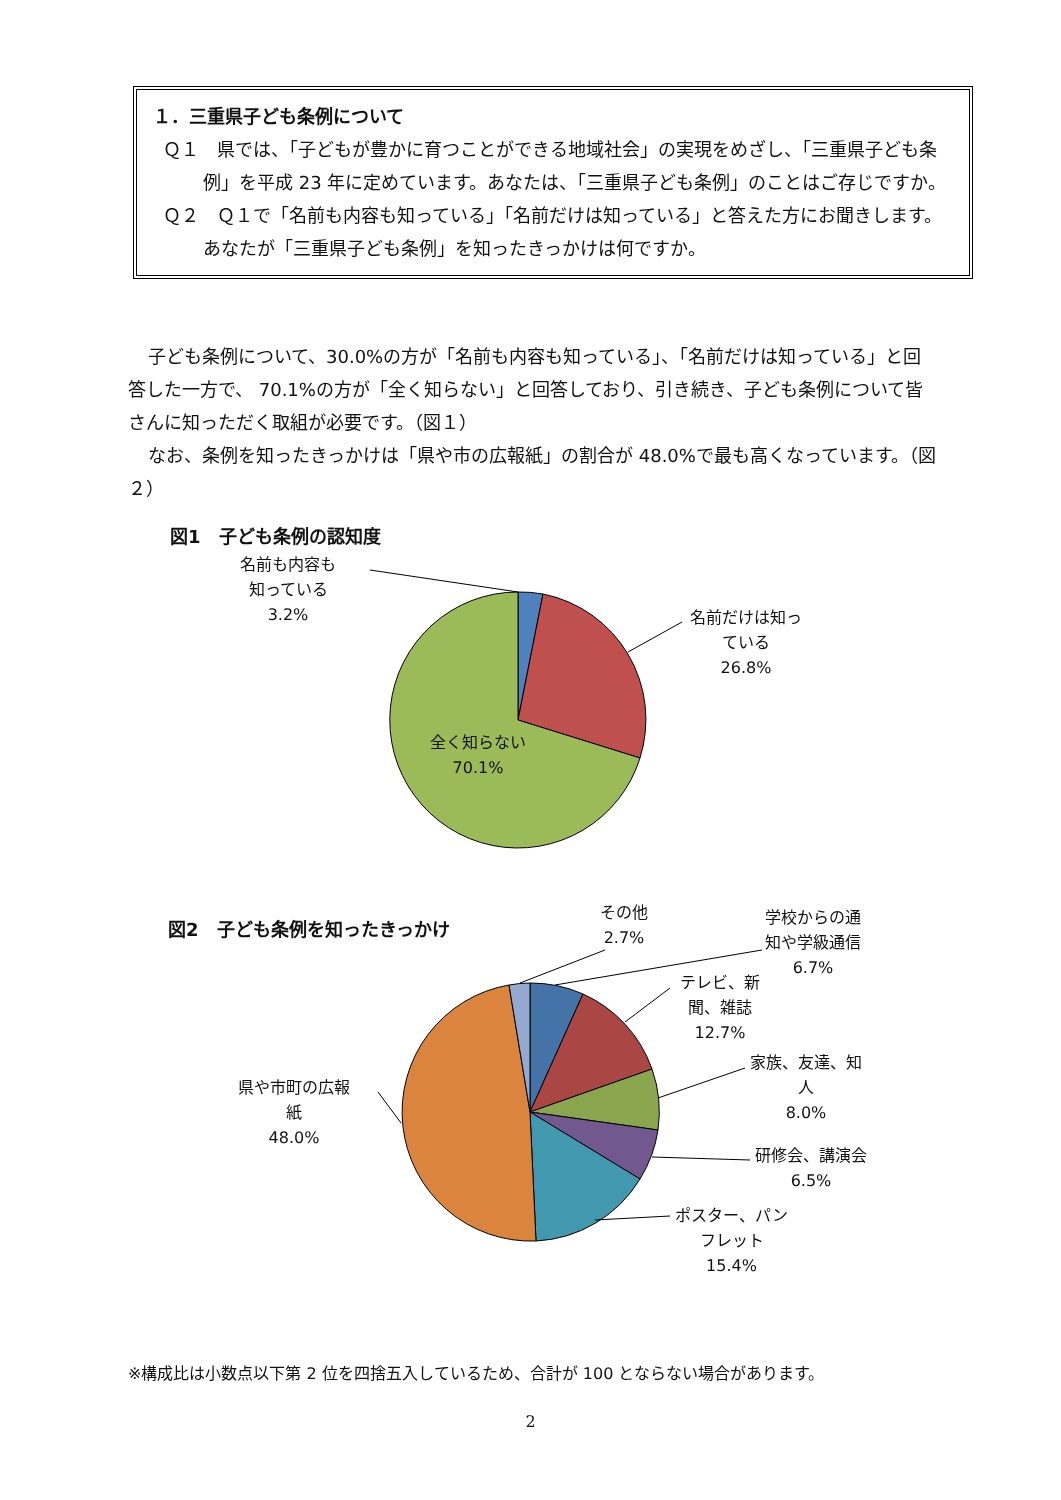１．三重県子ども条例について
Ｑ１　県では、「子どもが豊かに育つことができる地域社会」の実現をめざし、「三重県子ども条例」を平成 23 年に定めています。あなたは、「三重県子ども条例」のことはご存じですか。
Ｑ２　Ｑ１で「名前も内容も知っている」「名前だけは知っている」と答えた方にお聞きします。あなたが「三重県子ども条例」を知ったきっかけは何ですか。
子ども条例について、30.0%の方が「名前も内容も知っている」、「名前だけは知っている」と回答した一方で、 70.1%の方が「全く知らない」と回答しており、引き続き、子ども条例について皆さんに知っただく取組が必要です。（図１）
なお、条例を知ったきっかけは「県や市の広報紙」の割合が 48.0%で最も高くなっています。（図２）
図1　子ども条例の認知度
名前も内容も
知っている
3.2%
名前だけは知っ
ている
26.8%
全く知らない
70.1%
図2　子ども条例を知ったきっかけ
その他
2.7%
学校からの通
知や学級通信
6.7%
テレビ、新
聞、雑誌
12.7%
家族、友達、知
人
8.0%
研修会、講演会
6.5%
ポスター、パン
フレット
15.4%
県や市町の広報
紙
48.0%
※構成比は小数点以下第 2 位を四捨五入しているため、合計が 100 とならない場合があります。
2